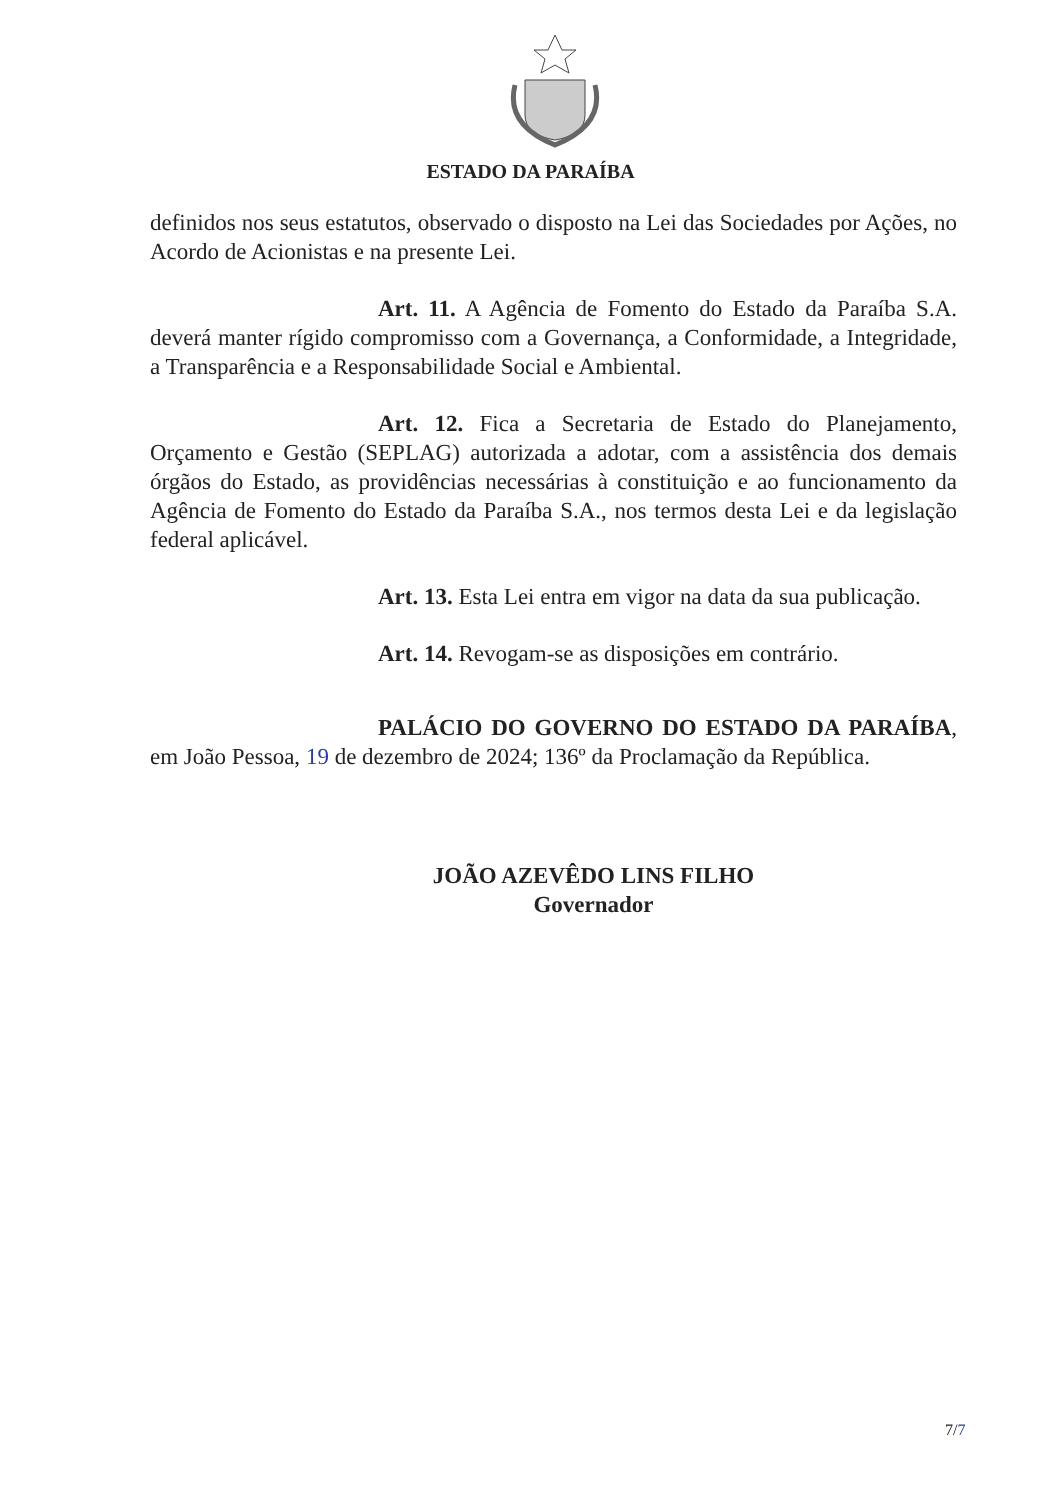ESTADO DA PARAÍBA
definidos nos seus estatutos, observado o disposto na Lei das Sociedades por Ações, no Acordo de Acionistas e na presente Lei.
Art. 11. A Agência de Fomento do Estado da Paraíba S.A. deverá manter rígido compromisso com a Governança, a Conformidade, a Integridade, a Transparência e a Responsabilidade Social e Ambiental.
Art. 12. Fica a Secretaria de Estado do Planejamento, Orçamento e Gestão (SEPLAG) autorizada a adotar, com a assistência dos demais órgãos do Estado, as providências necessárias à constituição e ao funcionamento da Agência de Fomento do Estado da Paraíba S.A., nos termos desta Lei e da legislação federal aplicável.
Art. 13. Esta Lei entra em vigor na data da sua publicação.
Art. 14. Revogam-se as disposições em contrário.
PALÁCIO DO GOVERNO DO ESTADO DA PARAÍBA, em João Pessoa, 19 de dezembro de 2024; 136º da Proclamação da República.
JOÃO AZEVÊDO LINS FILHO
Governador
7/7